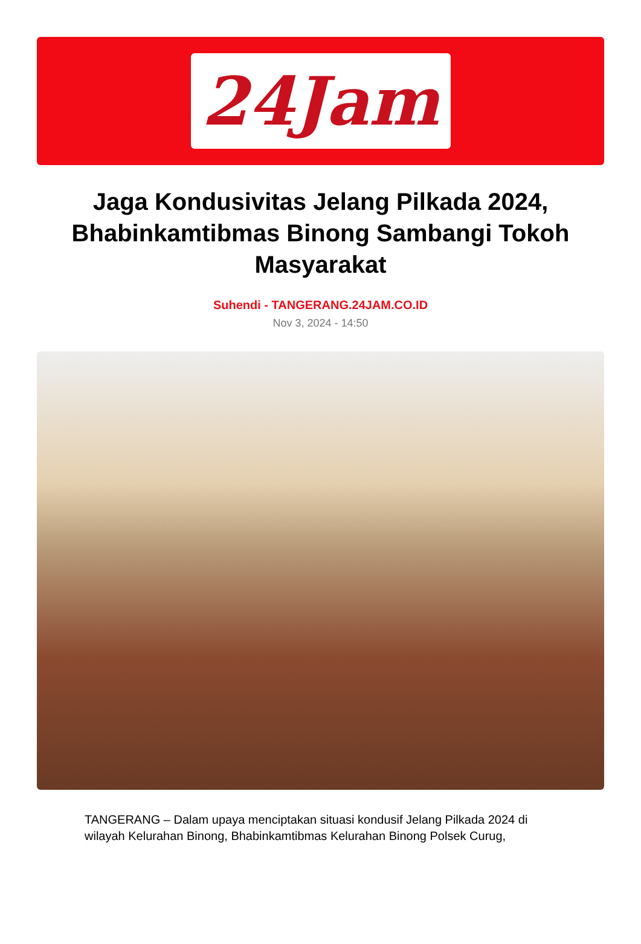24Jam
Jaga Kondusivitas Jelang Pilkada 2024, Bhabinkamtibmas Binong Sambangi Tokoh Masyarakat
Suhendi - TANGERANG.24JAM.CO.ID
Nov 3, 2024 - 14:50
TANGERANG – Dalam upaya menciptakan situasi kondusif Jelang Pilkada 2024 di wilayah Kelurahan Binong, Bhabinkamtibmas Kelurahan Binong Polsek Curug,